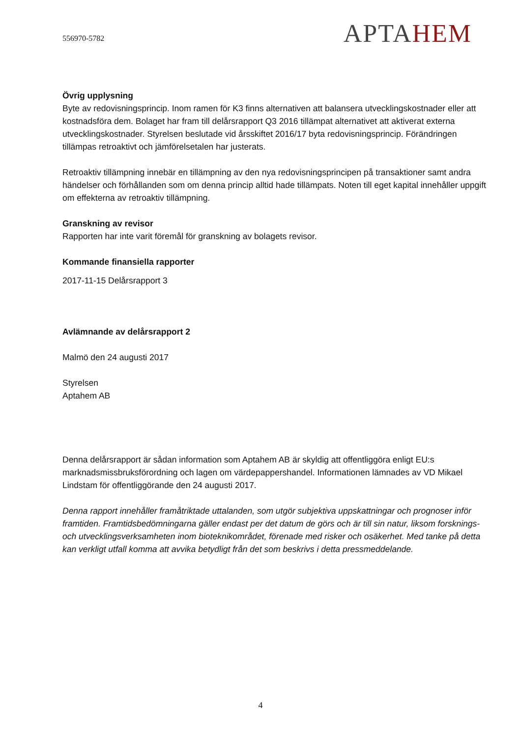556970-5782
APTAHEM
Övrig upplysning
Byte av redovisningsprincip. Inom ramen för K3 finns alternativen att balansera utvecklingskostnader eller att kostnadsföra dem. Bolaget har fram till delårsrapport Q3 2016 tillämpat alternativet att aktiverat externa utvecklingskostnader. Styrelsen beslutade vid årsskiftet 2016/17 byta redovisningsprincip. Förändringen tillämpas retroaktivt och jämförelsetalen har justerats.
Retroaktiv tillämpning innebär en tillämpning av den nya redovisningsprincipen på transaktioner samt andra händelser och förhållanden som om denna princip alltid hade tillämpats. Noten till eget kapital innehåller uppgift om effekterna av retroaktiv tillämpning.
Granskning av revisor
Rapporten har inte varit föremål för granskning av bolagets revisor.
Kommande finansiella rapporter
2017-11-15 Delårsrapport 3
Avlämnande av delårsrapport 2
Malmö den 24 augusti 2017
Styrelsen
Aptahem AB
Denna delårsrapport är sådan information som Aptahem AB är skyldig att offentliggöra enligt EU:s marknadsmissbruksförordning och lagen om värdepappershandel. Informationen lämnades av VD Mikael Lindstam för offentliggörande den 24 augusti 2017.
Denna rapport innehåller framåtriktade uttalanden, som utgör subjektiva uppskattningar och prognoser inför framtiden. Framtidsbedömningarna gäller endast per det datum de görs och är till sin natur, liksom forsknings- och utvecklingsverksamheten inom bioteknikområdet, förenade med risker och osäkerhet. Med tanke på detta kan verkligt utfall komma att avvika betydligt från det som beskrivs i detta pressmeddelande.
4